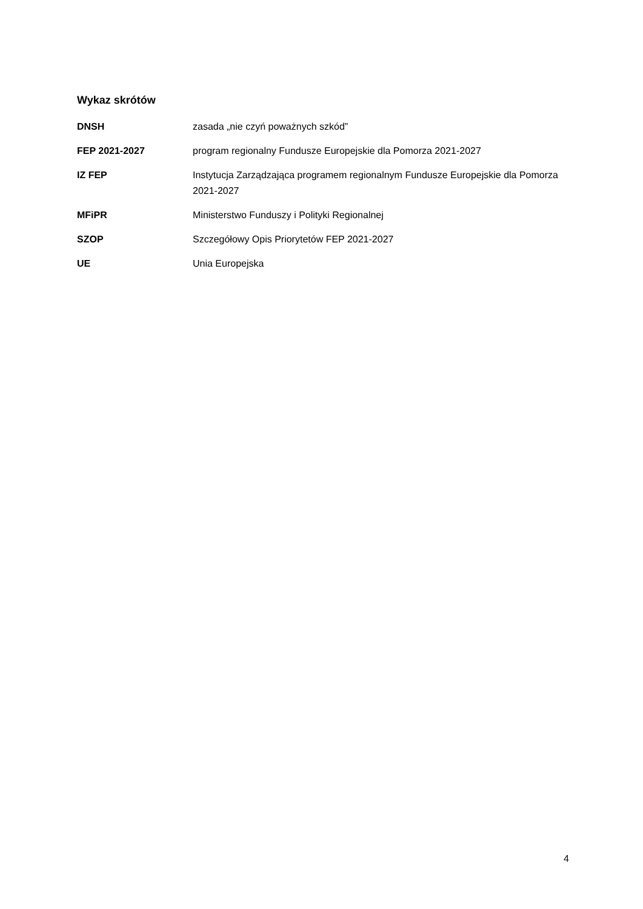Wykaz skrótów
DNSH zasada „nie czyń poważnych szkód”
FEP 2021-2027 program regionalny Fundusze Europejskie dla Pomorza 2021-2027
IZ FEP Instytucja Zarządzająca programem regionalnym Fundusze Europejskie dla Pomorza 2021-2027
MFiPR Ministerstwo Funduszy i Polityki Regionalnej
SZOP Szczegółowy Opis Priorytetów FEP 2021-2027
UE Unia Europejska
4